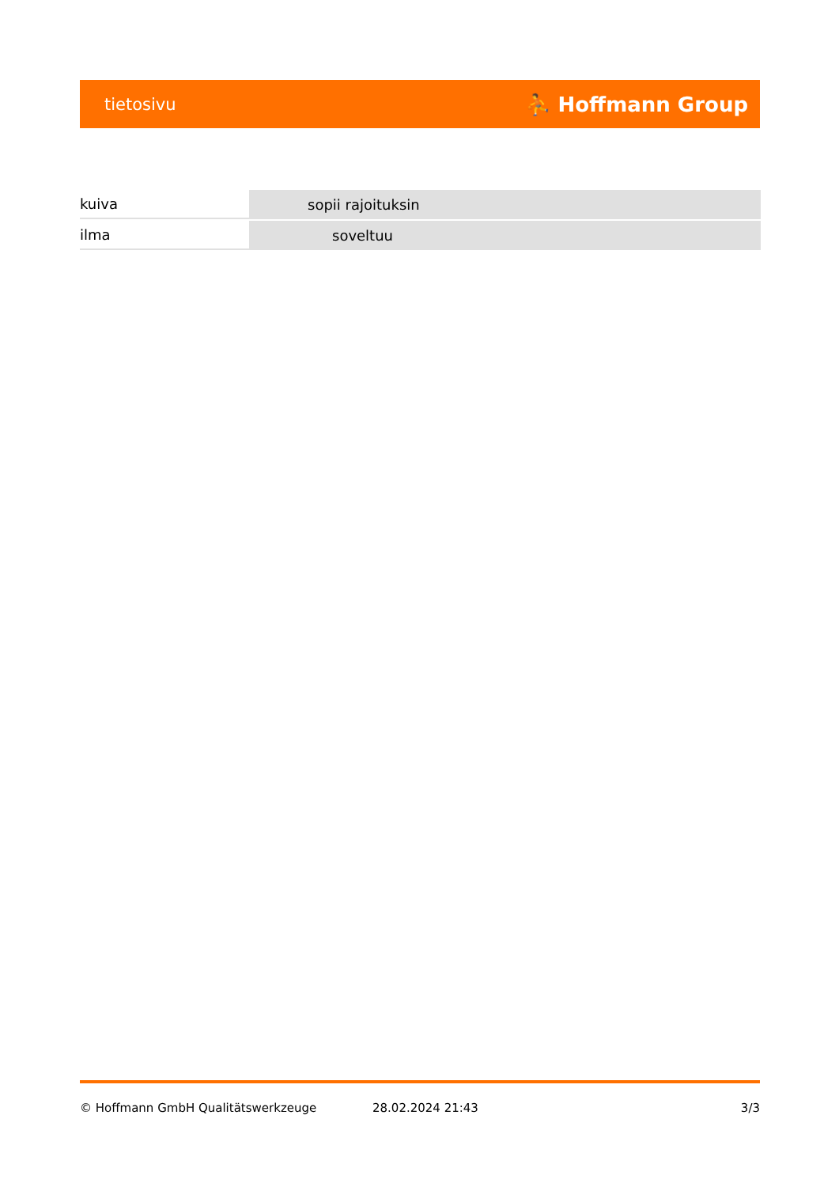tietosivu ⛹ Hoffmann Group
| kuiva | sopii rajoituksin |
| ilma | soveltuu |
© Hoffmann GmbH Qualitätswerkzeuge 28.02.2024 21:43 3/3